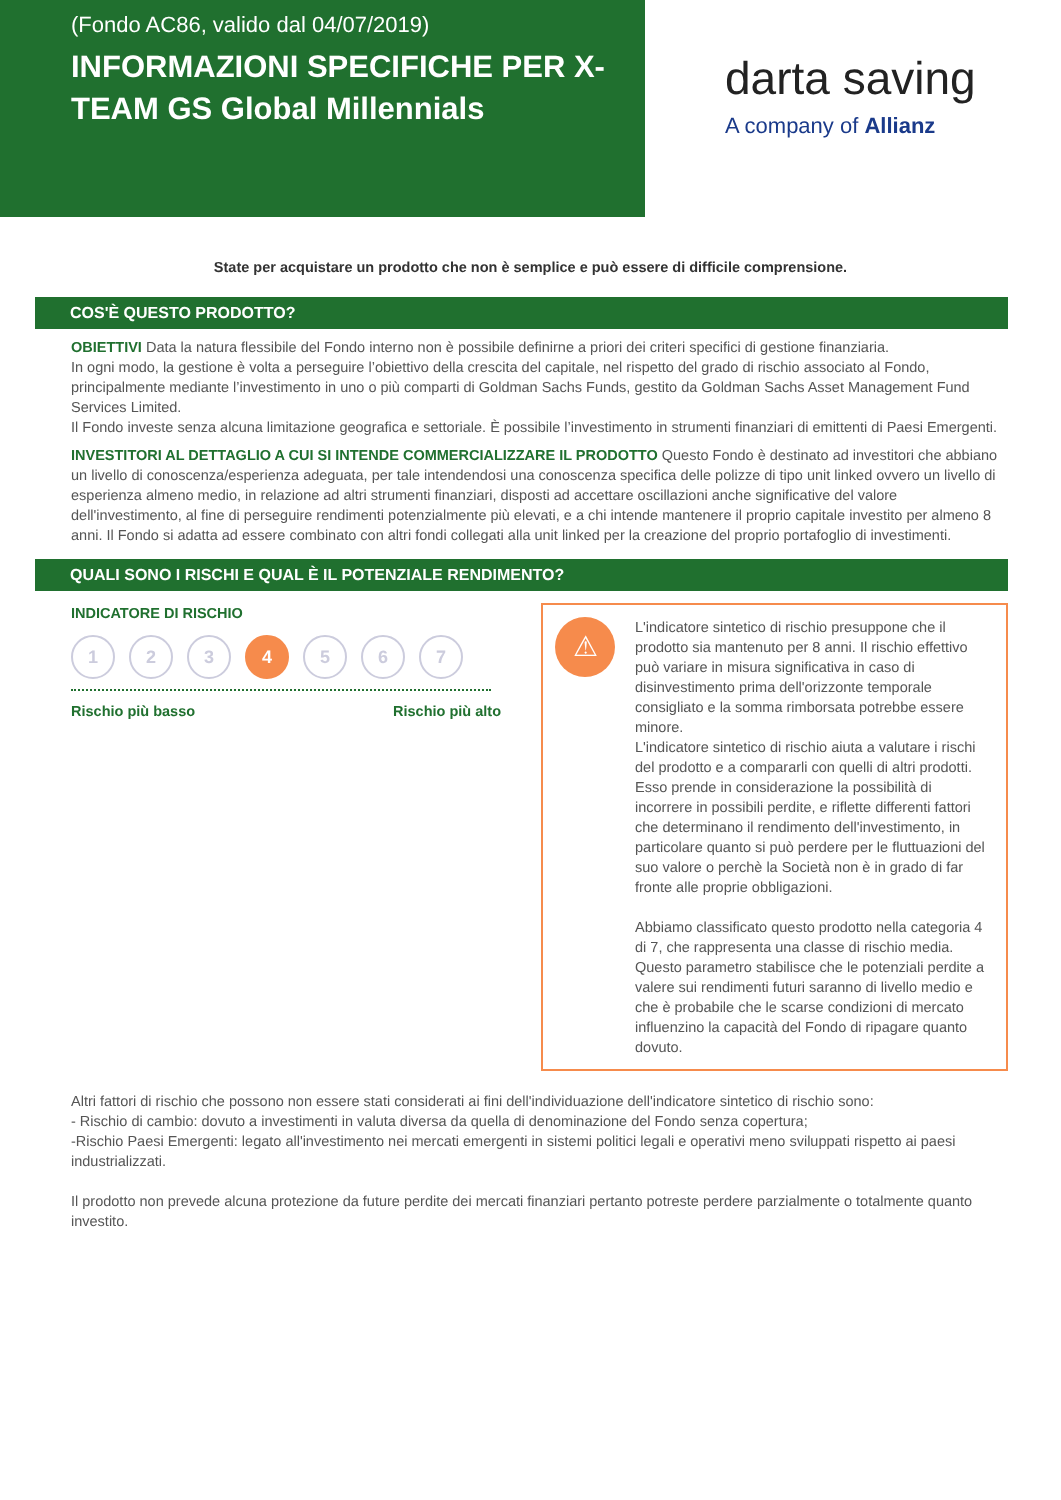(Fondo AC86, valido dal 04/07/2019)
INFORMAZIONI SPECIFICHE PER X-TEAM GS Global Millennials
darta saving
A company of Allianz
State per acquistare un prodotto che non è semplice e può essere di difficile comprensione.
COS'È QUESTO PRODOTTO?
OBIETTIVI Data la natura flessibile del Fondo interno non è possibile definirne a priori dei criteri specifici di gestione finanziaria.
In ogni modo, la gestione è volta a perseguire l’obiettivo della crescita del capitale, nel rispetto del grado di rischio associato al Fondo, principalmente mediante l’investimento in uno o più comparti di Goldman Sachs Funds, gestito da Goldman Sachs Asset Management Fund Services Limited.
Il Fondo investe senza alcuna limitazione geografica e settoriale. È possibile l’investimento in strumenti finanziari di emittenti di Paesi Emergenti.
INVESTITORI AL DETTAGLIO A CUI SI INTENDE COMMERCIALIZZARE IL PRODOTTO Questo Fondo è destinato ad investitori che abbiano un livello di conoscenza/esperienza adeguata, per tale intendendosi una conoscenza specifica delle polizze di tipo unit linked ovvero un livello di esperienza almeno medio, in relazione ad altri strumenti finanziari, disposti ad accettare oscillazioni anche significative del valore dell'investimento, al fine di perseguire rendimenti potenzialmente più elevati, e a chi intende mantenere il proprio capitale investito per almeno 8 anni. Il Fondo si adatta ad essere combinato con altri fondi collegati alla unit linked per la creazione del proprio portafoglio di investimenti.
QUALI SONO I RISCHI E QUAL È IL POTENZIALE RENDIMENTO?
INDICATORE DI RISCHIO
1 2 3 4 5 6 7
Rischio più basso Rischio più alto
⚠
L'indicatore sintetico di rischio presuppone che il prodotto sia mantenuto per 8 anni. Il rischio effettivo può variare in misura significativa in caso di disinvestimento prima dell'orizzonte temporale consigliato e la somma rimborsata potrebbe essere minore.
L'indicatore sintetico di rischio aiuta a valutare i rischi del prodotto e a compararli con quelli di altri prodotti. Esso prende in considerazione la possibilità di incorrere in possibili perdite, e riflette differenti fattori che determinano il rendimento dell'investimento, in particolare quanto si può perdere per le fluttuazioni del suo valore o perchè la Società non è in grado di far fronte alle proprie obbligazioni.
Abbiamo classificato questo prodotto nella categoria 4 di 7, che rappresenta una classe di rischio media. Questo parametro stabilisce che le potenziali perdite a valere sui rendimenti futuri saranno di livello medio e che è probabile che le scarse condizioni di mercato influenzino la capacità del Fondo di ripagare quanto dovuto.
Altri fattori di rischio che possono non essere stati considerati ai fini dell'individuazione dell'indicatore sintetico di rischio sono:
- Rischio di cambio: dovuto a investimenti in valuta diversa da quella di denominazione del Fondo senza copertura;
-Rischio Paesi Emergenti: legato all'investimento nei mercati emergenti in sistemi politici legali e operativi meno sviluppati rispetto ai paesi industrializzati.
Il prodotto non prevede alcuna protezione da future perdite dei mercati finanziari pertanto potreste perdere parzialmente o totalmente quanto investito.